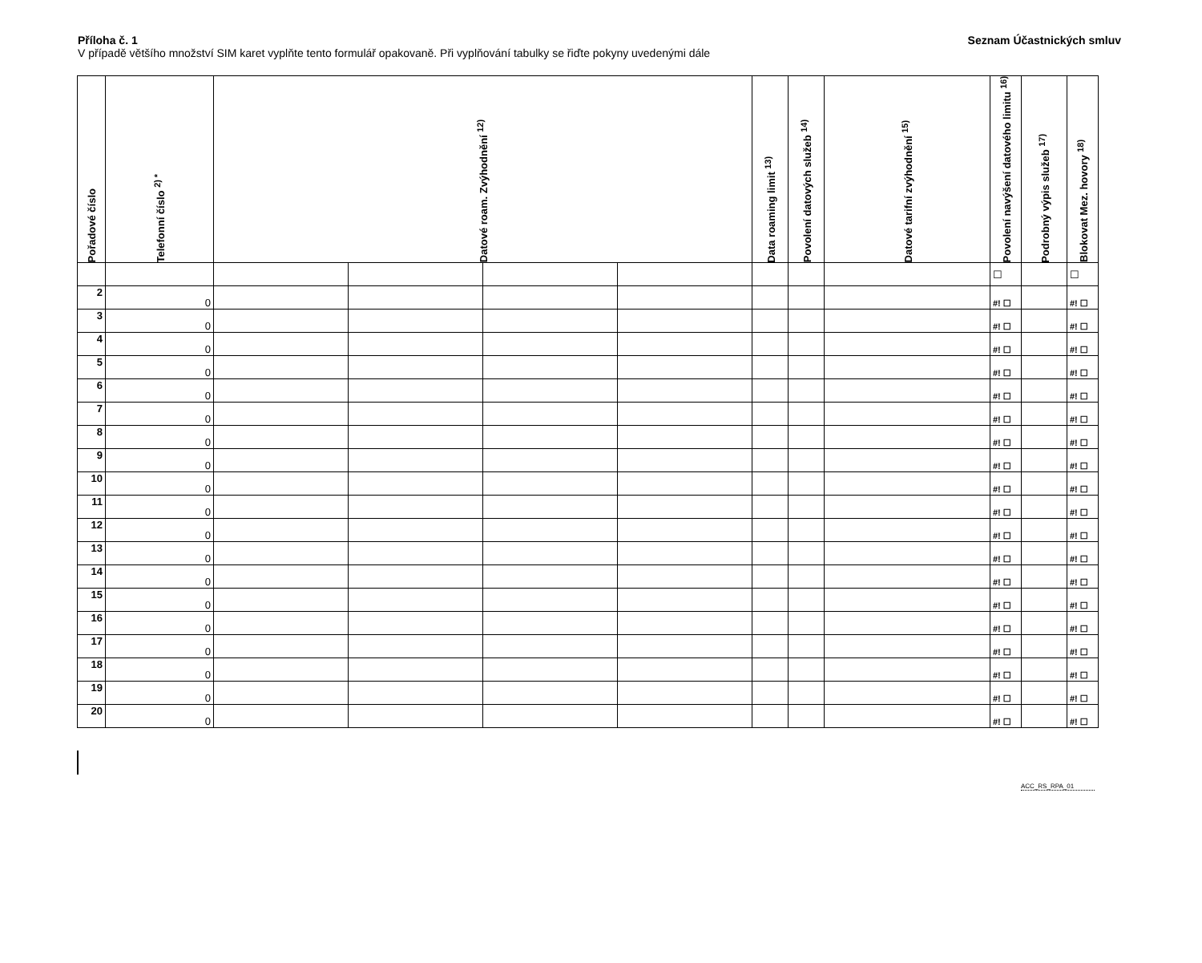Příloha č. 1 Seznam Účastnických smluv
V případě většího množství SIM karet vyplňte tento formulář opakovaně. Při vyplňování tabulky se řiďte pokyny uvedenými dále
| Pořadové číslo | Telefonní číslo <sup>2) *</sup> | Datové roam. Zvýhodnění <sup>12)</sup> | | | | Data roaming limit <sup>13)</sup> | Povolení datových služeb <sup>14)</sup> | Datové tarifní zvýhodnění <sup>15)</sup> | Povolení navýšení datového limitu <sup>16)</sup> | Podrobný výpis služeb <sup>17)</sup> | Blokovat Mez. hovory <sup>18)</sup> |
| --- | --- | --- | --- | --- | --- | --- | --- | --- | --- | --- | --- |
| | | | | | | | | | ☐ | | ☐ |
| 2 | 0 | | | | | | | | #! ☐ | | #! ☐ |
| 3 | 0 | | | | | | | | #! ☐ | | #! ☐ |
| 4 | 0 | | | | | | | | #! ☐ | | #! ☐ |
| 5 | 0 | | | | | | | | #! ☐ | | #! ☐ |
| 6 | 0 | | | | | | | | #! ☐ | | #! ☐ |
| 7 | 0 | | | | | | | | #! ☐ | | #! ☐ |
| 8 | 0 | | | | | | | | #! ☐ | | #! ☐ |
| 9 | 0 | | | | | | | | #! ☐ | | #! ☐ |
| 10 | 0 | | | | | | | | #! ☐ | | #! ☐ |
| 11 | 0 | | | | | | | | #! ☐ | | #! ☐ |
| 12 | 0 | | | | | | | | #! ☐ | | #! ☐ |
| 13 | 0 | | | | | | | | #! ☐ | | #! ☐ |
| 14 | 0 | | | | | | | | #! ☐ | | #! ☐ |
| 15 | 0 | | | | | | | | #! ☐ | | #! ☐ |
| 16 | 0 | | | | | | | | #! ☐ | | #! ☐ |
| 17 | 0 | | | | | | | | #! ☐ | | #! ☐ |
| 18 | 0 | | | | | | | | #! ☐ | | #! ☐ |
| 19 | 0 | | | | | | | | #! ☐ | | #! ☐ |
| 20 | 0 | | | | | | | | #! ☐ | | #! ☐ |
ACC_RS_RPA_01